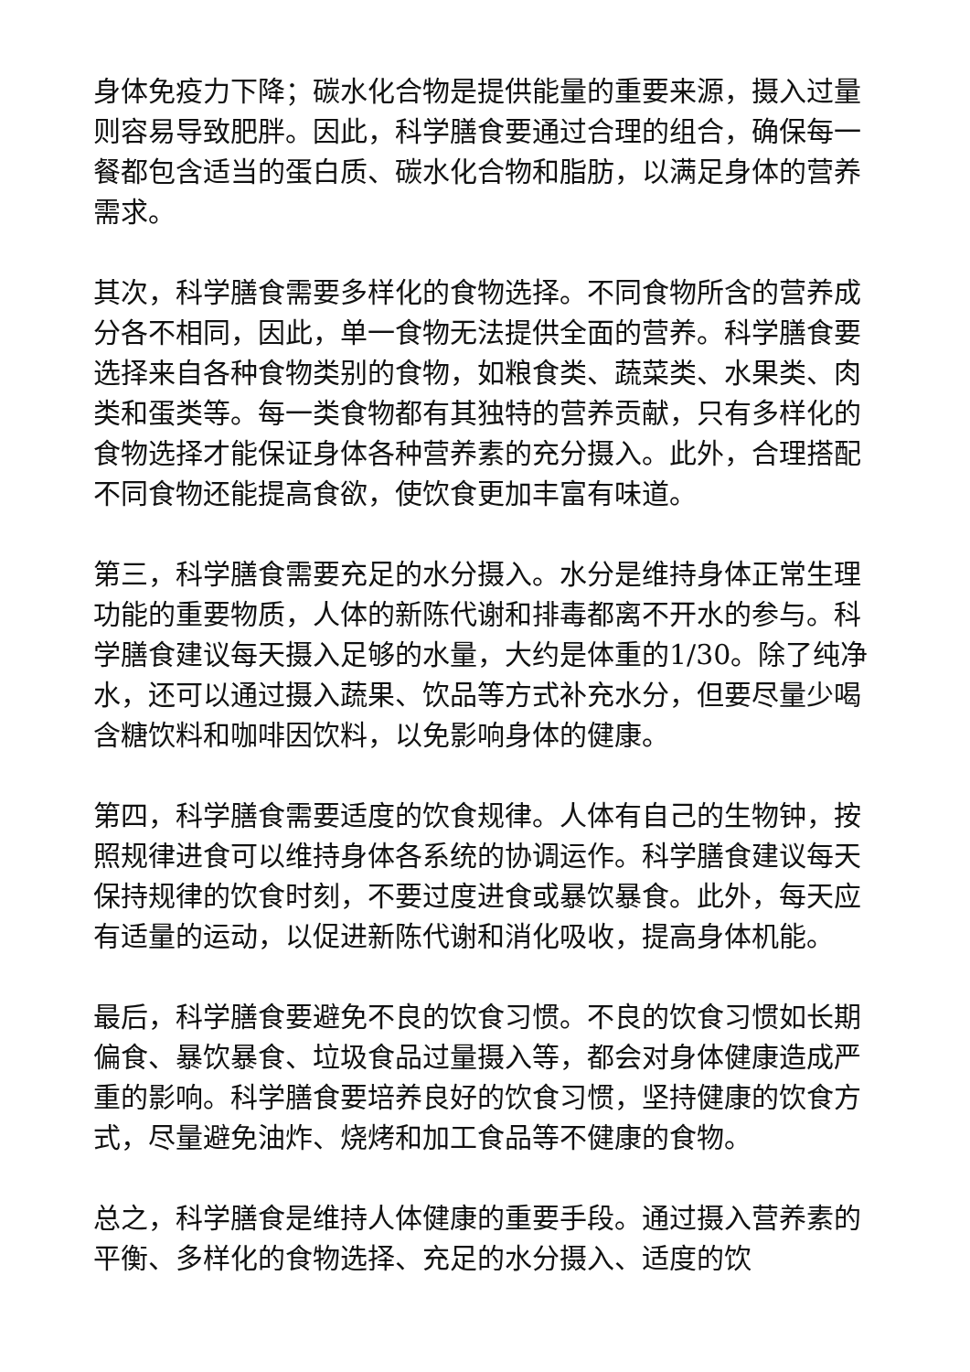身体免疫力下降；碳水化合物是提供能量的重要来源，摄入过量则容易导致肥胖。因此，科学膳食要通过合理的组合，确保每一餐都包含适当的蛋白质、碳水化合物和脂肪，以满足身体的营养需求。
其次，科学膳食需要多样化的食物选择。不同食物所含的营养成分各不相同，因此，单一食物无法提供全面的营养。科学膳食要选择来自各种食物类别的食物，如粮食类、蔬菜类、水果类、肉类和蛋类等。每一类食物都有其独特的营养贡献，只有多样化的食物选择才能保证身体各种营养素的充分摄入。此外，合理搭配不同食物还能提高食欲，使饮食更加丰富有味道。
第三，科学膳食需要充足的水分摄入。水分是维持身体正常生理功能的重要物质，人体的新陈代谢和排毒都离不开水的参与。科学膳食建议每天摄入足够的水量，大约是体重的1/30。除了纯净水，还可以通过摄入蔬果、饮品等方式补充水分，但要尽量少喝含糖饮料和咖啡因饮料，以免影响身体的健康。
第四，科学膳食需要适度的饮食规律。人体有自己的生物钟，按照规律进食可以维持身体各系统的协调运作。科学膳食建议每天保持规律的饮食时刻，不要过度进食或暴饮暴食。此外，每天应有适量的运动，以促进新陈代谢和消化吸收，提高身体机能。
最后，科学膳食要避免不良的饮食习惯。不良的饮食习惯如长期偏食、暴饮暴食、垃圾食品过量摄入等，都会对身体健康造成严重的影响。科学膳食要培养良好的饮食习惯，坚持健康的饮食方式，尽量避免油炸、烧烤和加工食品等不健康的食物。
总之，科学膳食是维持人体健康的重要手段。通过摄入营养素的平衡、多样化的食物选择、充足的水分摄入、适度的饮